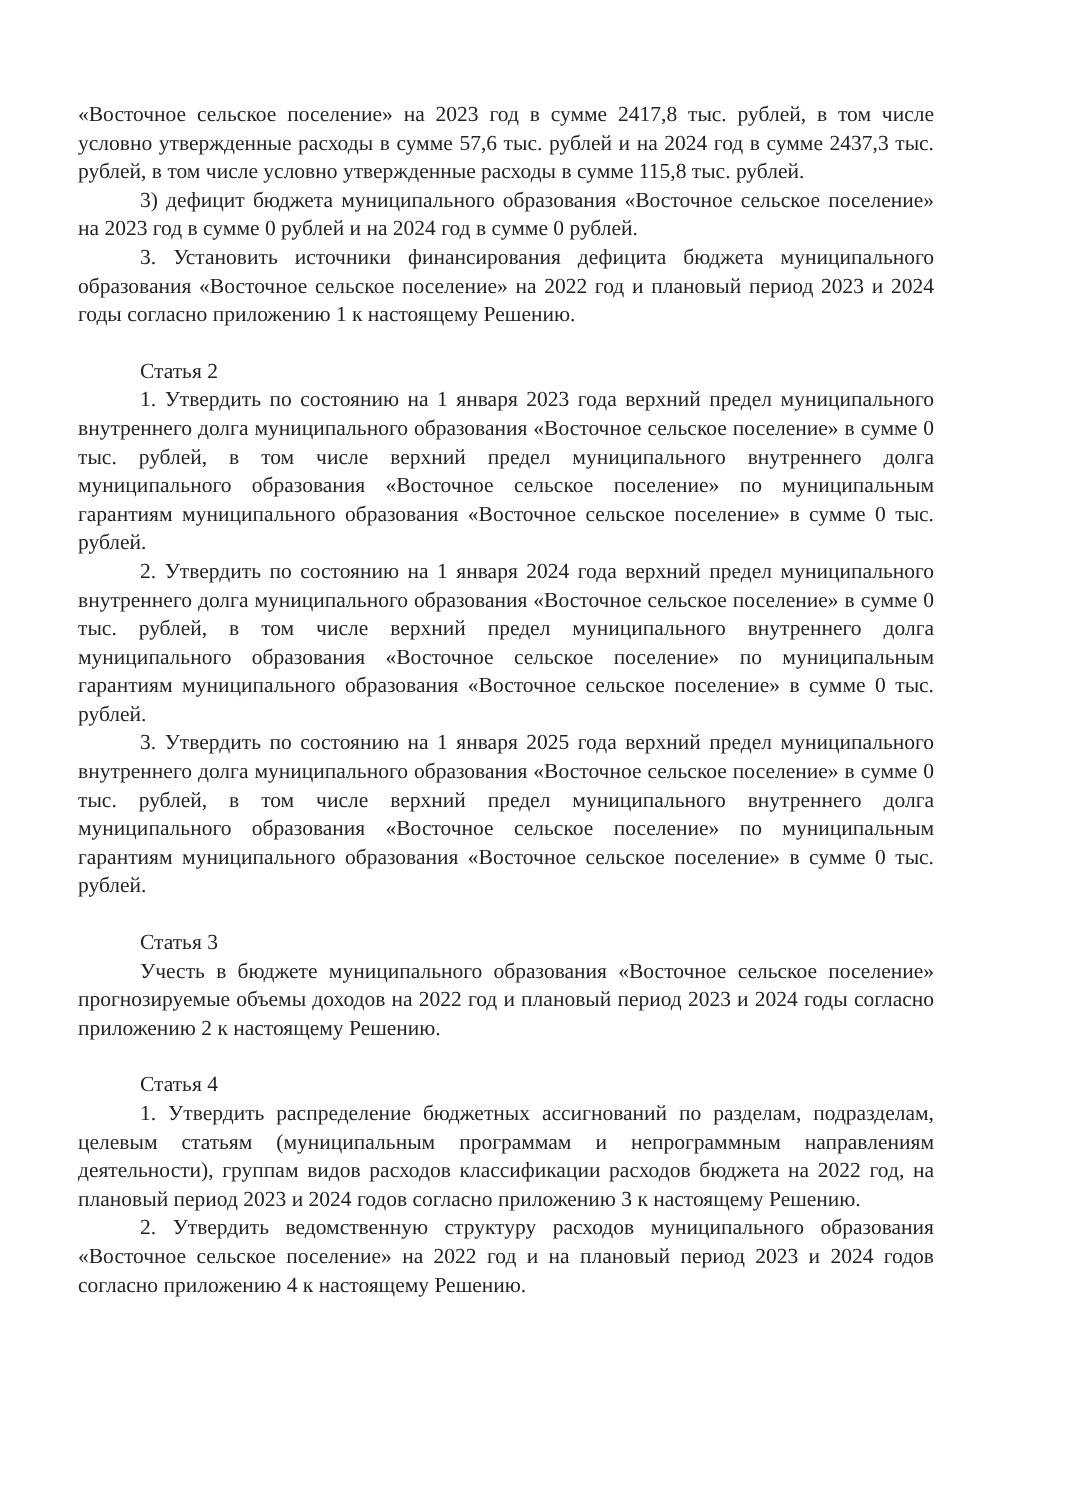«Восточное сельское поселение» на 2023 год в сумме 2417,8 тыс. рублей, в том числе условно утвержденные расходы в сумме 57,6 тыс. рублей и на 2024 год в сумме 2437,3 тыс. рублей, в том числе условно утвержденные расходы в сумме 115,8 тыс. рублей.
3) дефицит бюджета муниципального образования «Восточное сельское поселение» на 2023 год в сумме 0 рублей и на 2024 год в сумме 0 рублей.
3. Установить источники финансирования дефицита бюджета муниципального образования «Восточное сельское поселение» на 2022 год и плановый период 2023 и 2024 годы согласно приложению 1 к настоящему Решению.
Статья 2
1. Утвердить по состоянию на 1 января 2023 года верхний предел муниципального внутреннего долга муниципального образования «Восточное сельское поселение» в сумме 0 тыс. рублей, в том числе верхний предел муниципального внутреннего долга муниципального образования «Восточное сельское поселение» по муниципальным гарантиям муниципального образования «Восточное сельское поселение» в сумме 0 тыс. рублей.
2. Утвердить по состоянию на 1 января 2024 года верхний предел муниципального внутреннего долга муниципального образования «Восточное сельское поселение» в сумме 0 тыс. рублей, в том числе верхний предел муниципального внутреннего долга муниципального образования «Восточное сельское поселение» по муниципальным гарантиям муниципального образования «Восточное сельское поселение» в сумме 0 тыс. рублей.
3. Утвердить по состоянию на 1 января 2025 года верхний предел муниципального внутреннего долга муниципального образования «Восточное сельское поселение» в сумме 0 тыс. рублей, в том числе верхний предел муниципального внутреннего долга муниципального образования «Восточное сельское поселение» по муниципальным гарантиям муниципального образования «Восточное сельское поселение» в сумме 0 тыс. рублей.
Статья 3
Учесть в бюджете муниципального образования «Восточное сельское поселение» прогнозируемые объемы доходов на 2022 год и плановый период 2023 и 2024 годы согласно приложению 2 к настоящему Решению.
Статья 4
1. Утвердить распределение бюджетных ассигнований по разделам, подразделам, целевым статьям (муниципальным программам и непрограммным направлениям деятельности), группам видов расходов классификации расходов бюджета на 2022 год, на плановый период 2023 и 2024 годов согласно приложению 3 к настоящему Решению.
2. Утвердить ведомственную структуру расходов муниципального образования «Восточное сельское поселение» на 2022 год и на плановый период 2023 и 2024 годов согласно приложению 4 к настоящему Решению.